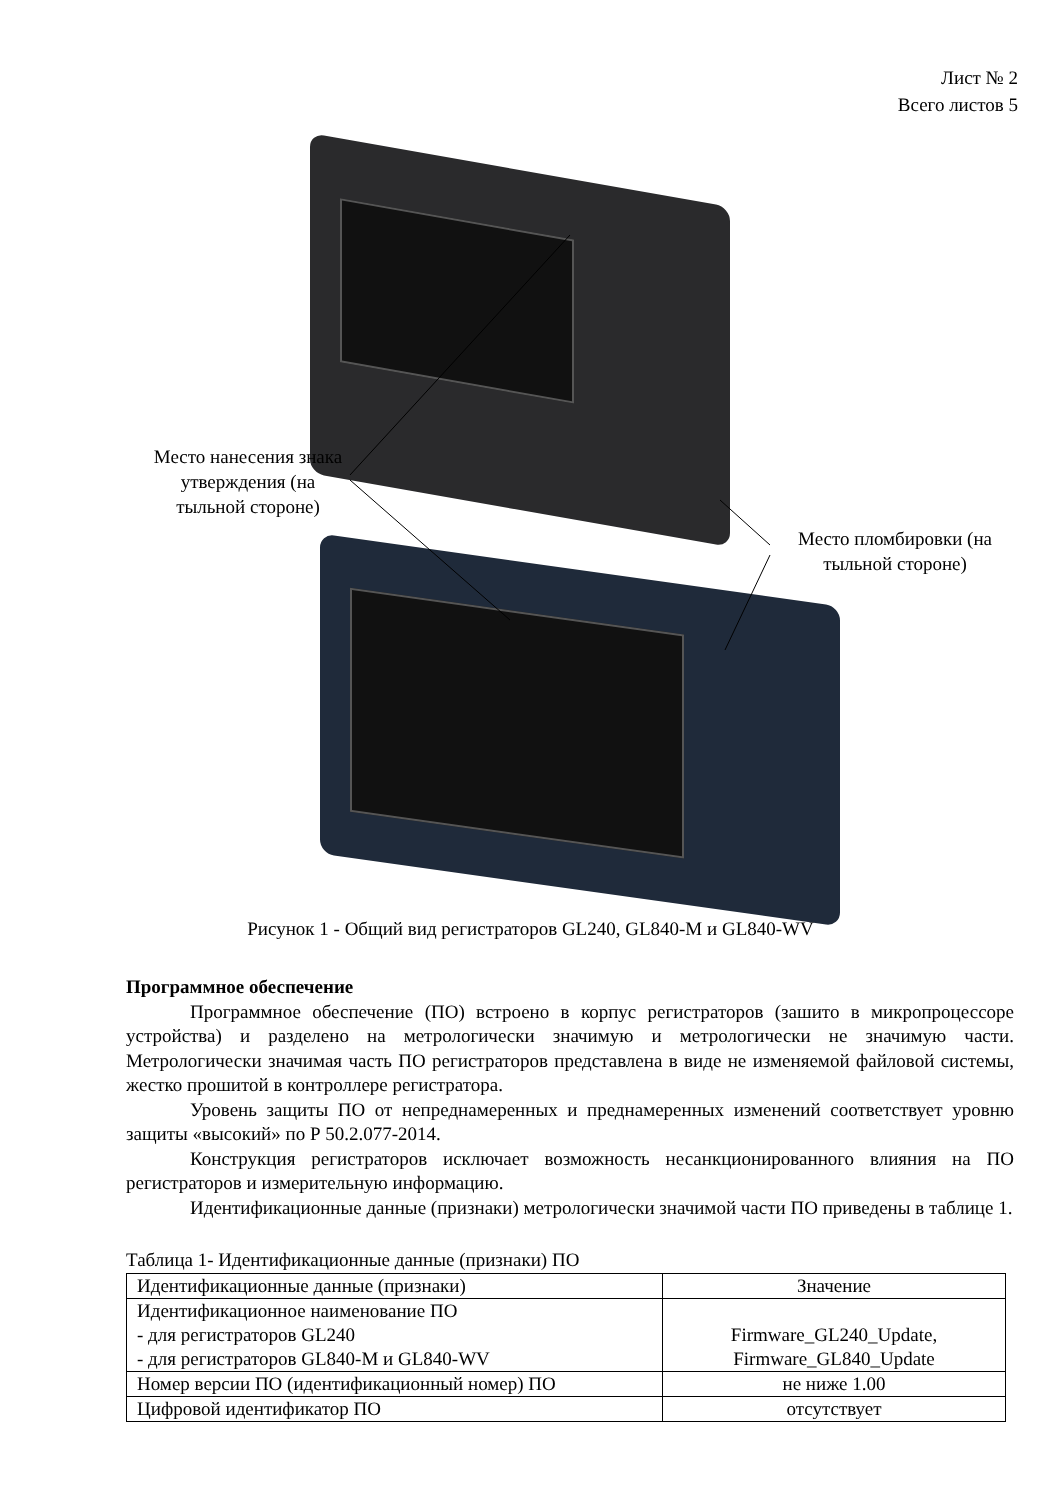Лист № 2
Всего листов 5
Место нанесения знака утверждения (на тыльной стороне)
Место пломбировки (на тыльной стороне)
Рисунок 1 - Общий вид регистраторов GL240, GL840-M и GL840-WV
Программное обеспечение
Программное обеспечение (ПО) встроено в корпус регистраторов (зашито в микропроцессоре устройства) и разделено на метрологически значимую и метрологически не значимую части. Метрологически значимая часть ПО регистраторов представлена в виде не изменяемой файловой системы, жестко прошитой в контроллере регистратора.
Уровень защиты ПО от непреднамеренных и преднамеренных изменений соответствует уровню защиты «высокий» по Р 50.2.077-2014.
Конструкция регистраторов исключает возможность несанкционированного влияния на ПО регистраторов и измерительную информацию.
Идентификационные данные (признаки) метрологически значимой части ПО приведены в таблице 1.
Таблица 1- Идентификационные данные (признаки) ПО
| Идентификационные данные (признаки) | Значение |
| Идентификационное наименование ПО - для регистраторов GL240 - для регистраторов GL840-M и GL840-WV | Firmware_GL240_Update, Firmware_GL840_Update |
| Номер версии ПО (идентификационный номер) ПО | не ниже 1.00 |
| Цифровой идентификатор ПО | отсутствует |